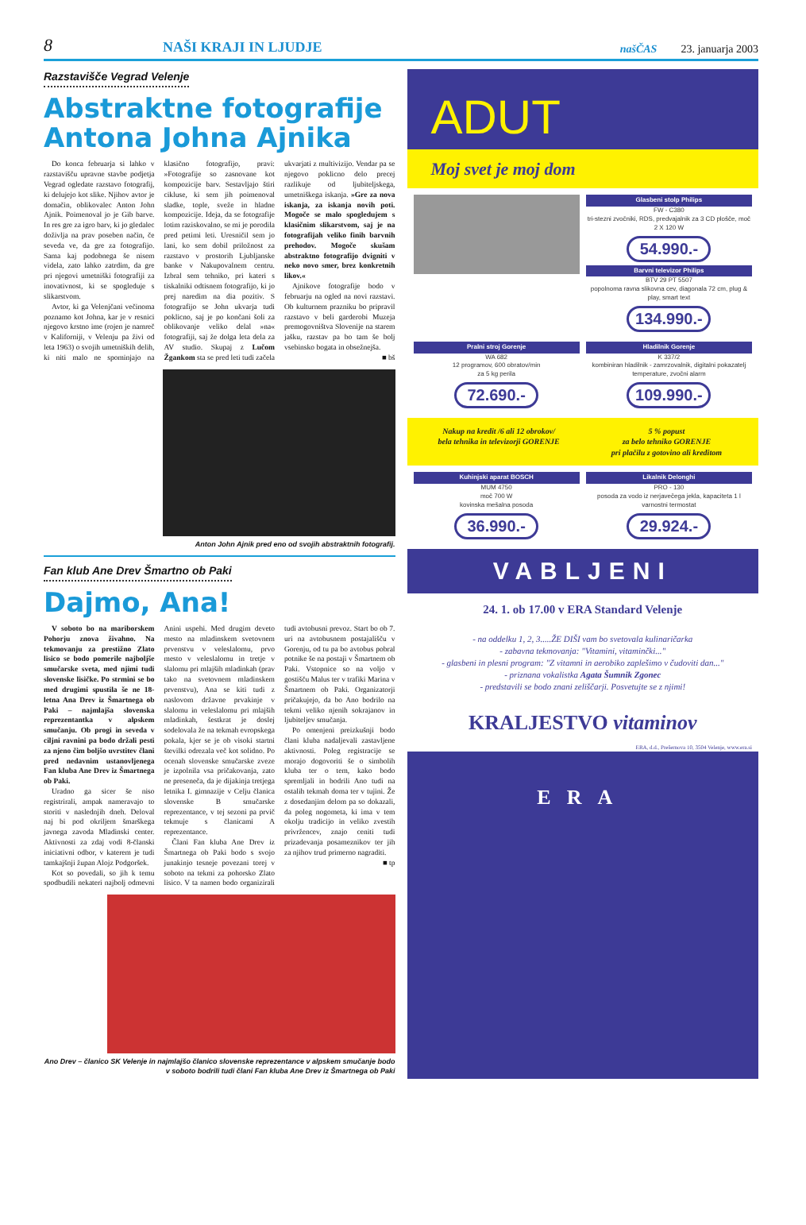8 NAŠI KRAJI IN LJUDJE našČAS 23. januarja 2003
Razstavišče Vegrad Velenje
Abstraktne fotografije Antona Johna Ajnika
Do konca februarja si lahko v razstavišču upravne stavbe podjetja Vegrad ogledate razstavo fotografij, ki delujejo kot slike. Njihov avtor je domačin, oblikovalec Anton John Ajnik. Poimenoval jo je Gib barve. In res gre za igro barv, ki jo gledalec doživlja na prav poseben način, če seveda ve, da gre za fotografijo. Sama kaj podobnega še nisem videla, zato lahko zatrdim, da gre pri njegovi umetniški fotografiji za inovativnost, ki se spogleduje s slikarstvom.
Avtor, ki ga Velenjčani večinoma poznamo kot Johna, kar je v resnici njegovo krstno ime (rojen je namreč v Kaliforniji, v Velenju pa živi od leta 1963) o svojih umetniških delih, ki niti malo ne spominjajo na klasično fotografijo, pravi: »Fotografije so zasnovane kot kompozicije barv. Sestavljajo štiri cikluse, ki sem jih poimenoval sladke, tople, sveže in hladne kompozicije. Ideja, da se fotografije lotim raziskovalno, se mi je porodila pred petimi leti. Uresničil sem jo lani, ko sem dobil priložnost za razstavo v prostorih Ljubljanske banke v Nakupovalnem centru. Izbral sem tehniko, pri kateri s tiskalniki odtisnem fotografijo, ki jo prej naredim na dia pozitiv. S fotografijo se John ukvarja tudi poklicno, saj je po končani šoli za oblikovanje veliko delal »na« fotografiji, saj že dolga leta dela za AV studio. Skupaj z Lučom Žgankom sta se pred leti tudi začela ukvarjati z multivizijo. Vendar pa se njegovo poklicno delo precej razlikuje od ljubiteljskega, umetniškega iskanja. »Gre za nova iskanja, za iskanja novih poti. Mogoče se malo spogledujem s klasičnim slikarstvom, saj je na fotografijah veliko finih barvnih prehodov. Mogoče skušam abstraktno fotografijo dvigniti v neko novo smer, brez konkretnih likov.«
Ajnikove fotografije bodo v februarju na ogled na novi razstavi. Ob kulturnem prazniku bo pripravil razstavo v beli garderobi Muzeja premogovništva Slovenije na starem jašku, razstav pa bo tam še bolj vsebinsko bogata in obsežnejša.
■ bš
Anton John Ajnik pred eno od svojih abstraktnih fotografij.
Fan klub Ane Drev Šmartno ob Paki
Dajmo, Ana!
V soboto bo na mariborskem Pohorju znova živahno. Na tekmovanju za prestižno Zlato lisico se bodo pomerile najboljše smučarske sveta, med njimi tudi slovenske lisičke. Po strmini se bo med drugimi spustila še ne 18-letna Ana Drev iz Šmartnega ob Paki – najmlajša slovenska reprezentantka v alpskem smučanju. Ob progi in seveda v ciljni ravnini pa bodo držali pesti za njeno čim boljšo uvrstitev člani pred nedavnim ustanovljenega Fan kluba Ane Drev iz Šmartnega ob Paki.
Uradno ga sicer še niso registrirali, ampak nameravajo to storiti v naslednjih dneh. Deloval naj bi pod okriljem šmarškega javnega zavoda Mladinski center. Aktivnosti za zdaj vodi 8-članski iniciativni odbor, v katerem je tudi tamkajšnji župan Alojz Podgoršek.
Kot so povedali, so jih k temu spodbudili nekateri najbolj odmevni Anini uspehi. Med drugim deveto mesto na mladinskem svetovnem prvenstvu v veleslalomu, prvo mesto v veleslalomu in tretje v slalomu pri mlajših mladinkah (prav tako na svetovnem mladinskem prvenstvu), Ana se kiti tudi z naslovom državne prvakinje v slalomu in veleslalomu pri mlajših mladinkah, šestkrat je doslej sodelovala že na tekmah evropskega pokala, kjer se je ob visoki startni številki odrezala več kot solidno. Po ocenah slovenske smučarske zveze je izpolnila vsa pričakovanja, zato ne preseneča, da je dijakinja tretjega letnika I. gimnazije v Celju članica slovenske B smučarske reprezentance, v tej sezoni pa prvič tekmuje s članicami A reprezentance.
Člani Fan kluba Ane Drev iz Šmartnega ob Paki bodo s svojo junakinjo tesneje povezani torej v soboto na tekmi za pohorsko Zlato lisico. V ta namen bodo organizirali tudi avtobusni prevoz. Start bo ob 7. uri na avtobusnem postajališču v Gorenju, od tu pa bo avtobus pobral potnike še na postaji v Šmartnem ob Paki. Vstopnice so na voljo v gostišču Malus ter v trafiki Marina v Šmartnem ob Paki. Organizatorji pričakujejo, da bo Ano bodrilo na tekmi veliko njenih sokrajanov in ljubiteljev smučanja.
Po omenjeni preizkušnji bodo člani kluba nadaljevali zastavljene aktivnosti. Poleg registracije se morajo dogovoriti še o simbolih kluba ter o tem, kako bodo spremljali in bodrili Ano tudi na ostalih tekmah doma ter v tujini. Že z dosedanjim delom pa so dokazali, da poleg nogometa, ki ima v tem okolju tradicijo in veliko zvestih privržencev, znajo ceniti tudi prizadevanja posameznikov ter jih za njihov trud primerno nagraditi.
■ tp
Ano Drev – članico SK Velenje in najmlajšo članico slovenske reprezentance v alpskem smučanje bodo v soboto bodrili tudi člani Fan kluba Ane Drev iz Šmartnega ob Paki
ADUT
Moj svet je moj dom
Glasbeni stolp Philips
FW - C380
tri-stezni zvočniki, RDS, predvajalnik za 3 CD plošče, moč 2 X 120 W
54.990.-
Barvni televizor Philips
BTV 29 PT 5507
popolnoma ravna slikovna cev, diagonala 72 cm, plug & play, smart text
134.990.-
Pralni stroj Gorenje
WA 682
12 programov, 600 obratov/min
za 5 kg perila
72.690.-
Hladilnik Gorenje
K 337/2
kombiniran hladilnik - zamrzovalnik, digitalni pokazatelj temperature, zvočni alarm
109.990.-
Nakup na kredit /6 ali 12 obrokov/
bela tehnika in televizorji GORENJE
5 % popust
za belo tehniko GORENJE
pri plačilu z gotovino ali kreditom
Kuhinjski aparat BOSCH
MUM 4750
moč 700 W
kovinska mešalna posoda
36.990.-
Likalnik Delonghi
PRO - 130
posoda za vodo iz nerjavečega jekla, kapaciteta 1 l
varnostni termostat
29.924.-
VABLJENI
24. 1. ob 17.00 v ERA Standard Velenje
- na oddelku 1, 2, 3.....ŽE DIŠI vam bo svetovala kulinaričarka
- zabavna tekmovanja: "Vitamini, vitaminčki..."
- glasbeni in plesni program: "Z vitamni in aerobiko zaplešimo v čudoviti dan..."
- priznana vokalistka Agata Šumnik Zgonec
- predstavili se bodo znani zeliščarji. Posvetujte se z njimi!
KRALJESTVO vitaminov
ERA, d.d., Prešernova 10, 3504 Velenje, www.era.si
ERA